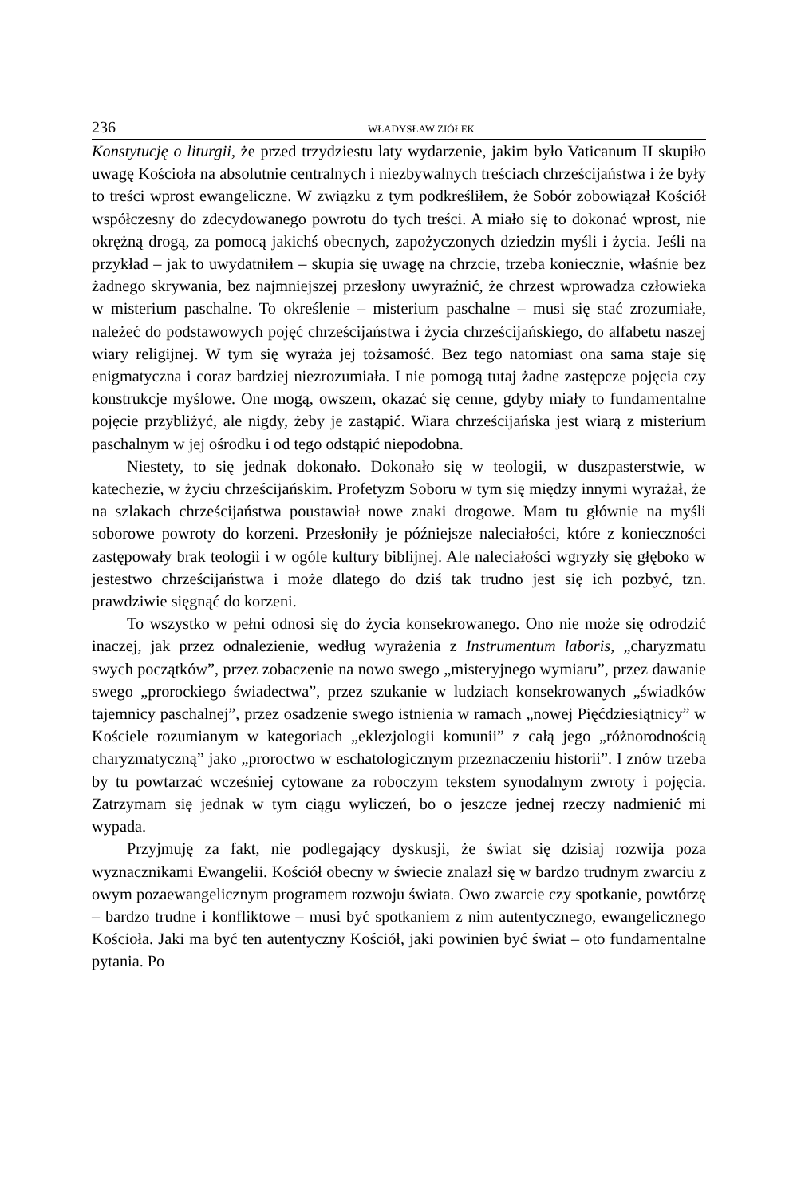236 WŁADYSŁAW ZIÓŁEK
Konstytucję o liturgii, że przed trzydziestu laty wydarzenie, jakim było Vaticanum II skupiło uwagę Kościoła na absolutnie centralnych i niezbywalnych treściach chrześcijaństwa i że były to treści wprost ewangeliczne. W związku z tym podkreśliłem, że Sobór zobowiązał Kościół współczesny do zdecydowanego powrotu do tych treści. A miało się to dokonać wprost, nie okrężną drogą, za pomocą jakichś obecnych, zapożyczonych dziedzin myśli i życia. Jeśli na przykład – jak to uwydatniłem – skupia się uwagę na chrzcie, trzeba koniecznie, właśnie bez żadnego skrywania, bez najmniejszej przesłony uwyraźnić, że chrzest wprowadza człowieka w misterium paschalne. To określenie – misterium paschalne – musi się stać zrozumiałe, należeć do podstawowych pojęć chrześcijaństwa i życia chrześcijańskiego, do alfabetu naszej wiary religijnej. W tym się wyraża jej tożsamość. Bez tego natomiast ona sama staje się enigmatyczna i coraz bardziej niezrozumiała. I nie pomogą tutaj żadne zastępcze pojęcia czy konstrukcje myślowe. One mogą, owszem, okazać się cenne, gdyby miały to fundamentalne pojęcie przybliżyć, ale nigdy, żeby je zastąpić. Wiara chrześcijańska jest wiarą z misterium paschalnym w jej ośrodku i od tego odstąpić niepodobna.
Niestety, to się jednak dokonało. Dokonało się w teologii, w duszpasterstwie, w katechezie, w życiu chrześcijańskim. Profetyzm Soboru w tym się między innymi wyrażał, że na szlakach chrześcijaństwa poustawiał nowe znaki drogowe. Mam tu głównie na myśli soborowe powroty do korzeni. Przesłoniły je późniejsze naleciałości, które z konieczności zastępowały brak teologii i w ogóle kultury biblijnej. Ale naleciałości wgryzły się głęboko w jestestwo chrześcijaństwa i może dlatego do dziś tak trudno jest się ich pozbyć, tzn. prawdziwie sięgnąć do korzeni.
To wszystko w pełni odnosi się do życia konsekrowanego. Ono nie może się odrodzić inaczej, jak przez odnalezienie, według wyrażenia z Instrumentum laboris, „charyzmatu swych początków”, przez zobaczenie na nowo swego „misteryjnego wymiaru”, przez dawanie swego „prorockiego świadectwa”, przez szukanie w ludziach konsekrowanych „świadków tajemnicy paschalnej”, przez osadzenie swego istnienia w ramach „nowej Pięćdziesiątnicy” w Kościele rozumianym w kategoriach „eklezjologii komunii” z całą jego „różnorodnością charyzmatyczną” jako „proroctwo w eschatologicznym przeznaczeniu historii”. I znów trzeba by tu powtarzać wcześniej cytowane za roboczym tekstem synodalnym zwroty i pojęcia. Zatrzymam się jednak w tym ciągu wyliczeń, bo o jeszcze jednej rzeczy nadmienić mi wypada.
Przyjmuję za fakt, nie podlegający dyskusji, że świat się dzisiaj rozwija poza wyznacznikami Ewangelii. Kościół obecny w świecie znalazł się w bardzo trudnym zwarciu z owym pozaewangelicznym programem rozwoju świata. Owo zwarcie czy spotkanie, powtórzę – bardzo trudne i konfliktowe – musi być spotkaniem z nim autentycznego, ewangelicznego Kościoła. Jaki ma być ten autentyczny Kościół, jaki powinien być świat – oto fundamentalne pytania. Po